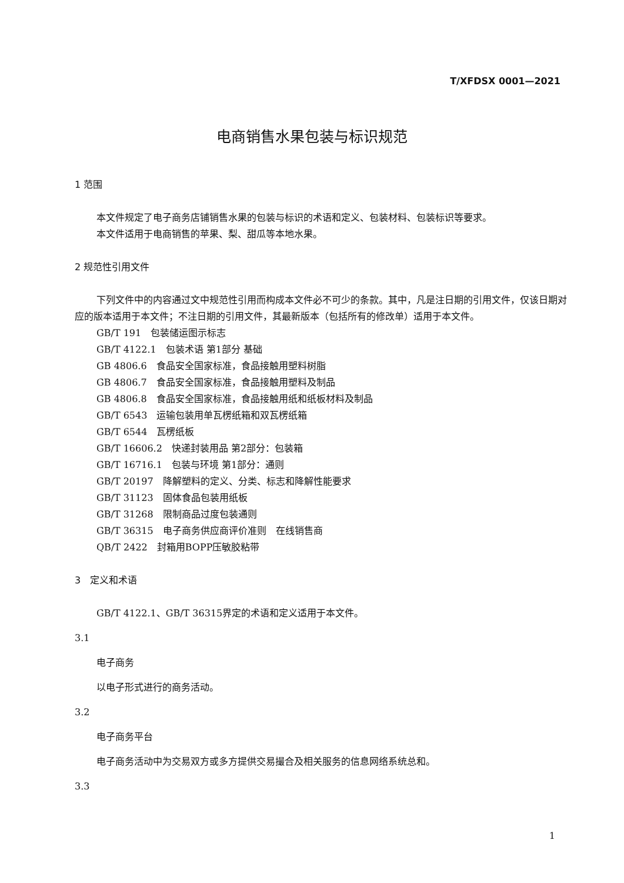T/XFDSX 0001—2021
电商销售水果包装与标识规范
1 范围
本文件规定了电子商务店铺销售水果的包装与标识的术语和定义、包装材料、包装标识等要求。
本文件适用于电商销售的苹果、梨、甜瓜等本地水果。
2 规范性引用文件
下列文件中的内容通过文中规范性引用而构成本文件必不可少的条款。其中，凡是注日期的引用文件，仅该日期对应的版本适用于本文件；不注日期的引用文件，其最新版本（包括所有的修改单）适用于本文件。
GB/T 191　包装储运图示标志
GB/T 4122.1　包装术语 第1部分 基础
GB 4806.6　食品安全国家标准，食品接触用塑料树脂
GB 4806.7　食品安全国家标准，食品接触用塑料及制品
GB 4806.8　食品安全国家标准，食品接触用纸和纸板材料及制品
GB/T 6543　运输包装用单瓦楞纸箱和双瓦楞纸箱
GB/T 6544　瓦楞纸板
GB/T 16606.2　快递封装用品 第2部分：包装箱
GB/T 16716.1　包装与环境 第1部分：通则
GB/T 20197　降解塑料的定义、分类、标志和降解性能要求
GB/T 31123　固体食品包装用纸板
GB/T 31268　限制商品过度包装通则
GB/T 36315　电子商务供应商评价准则　在线销售商
QB/T 2422　封箱用BOPP压敏胶粘带
3　定义和术语
GB/T 4122.1、GB/T 36315界定的术语和定义适用于本文件。
3.1
电子商务
以电子形式进行的商务活动。
3.2
电子商务平台
电子商务活动中为交易双方或多方提供交易撮合及相关服务的信息网络系统总和。
3.3
1